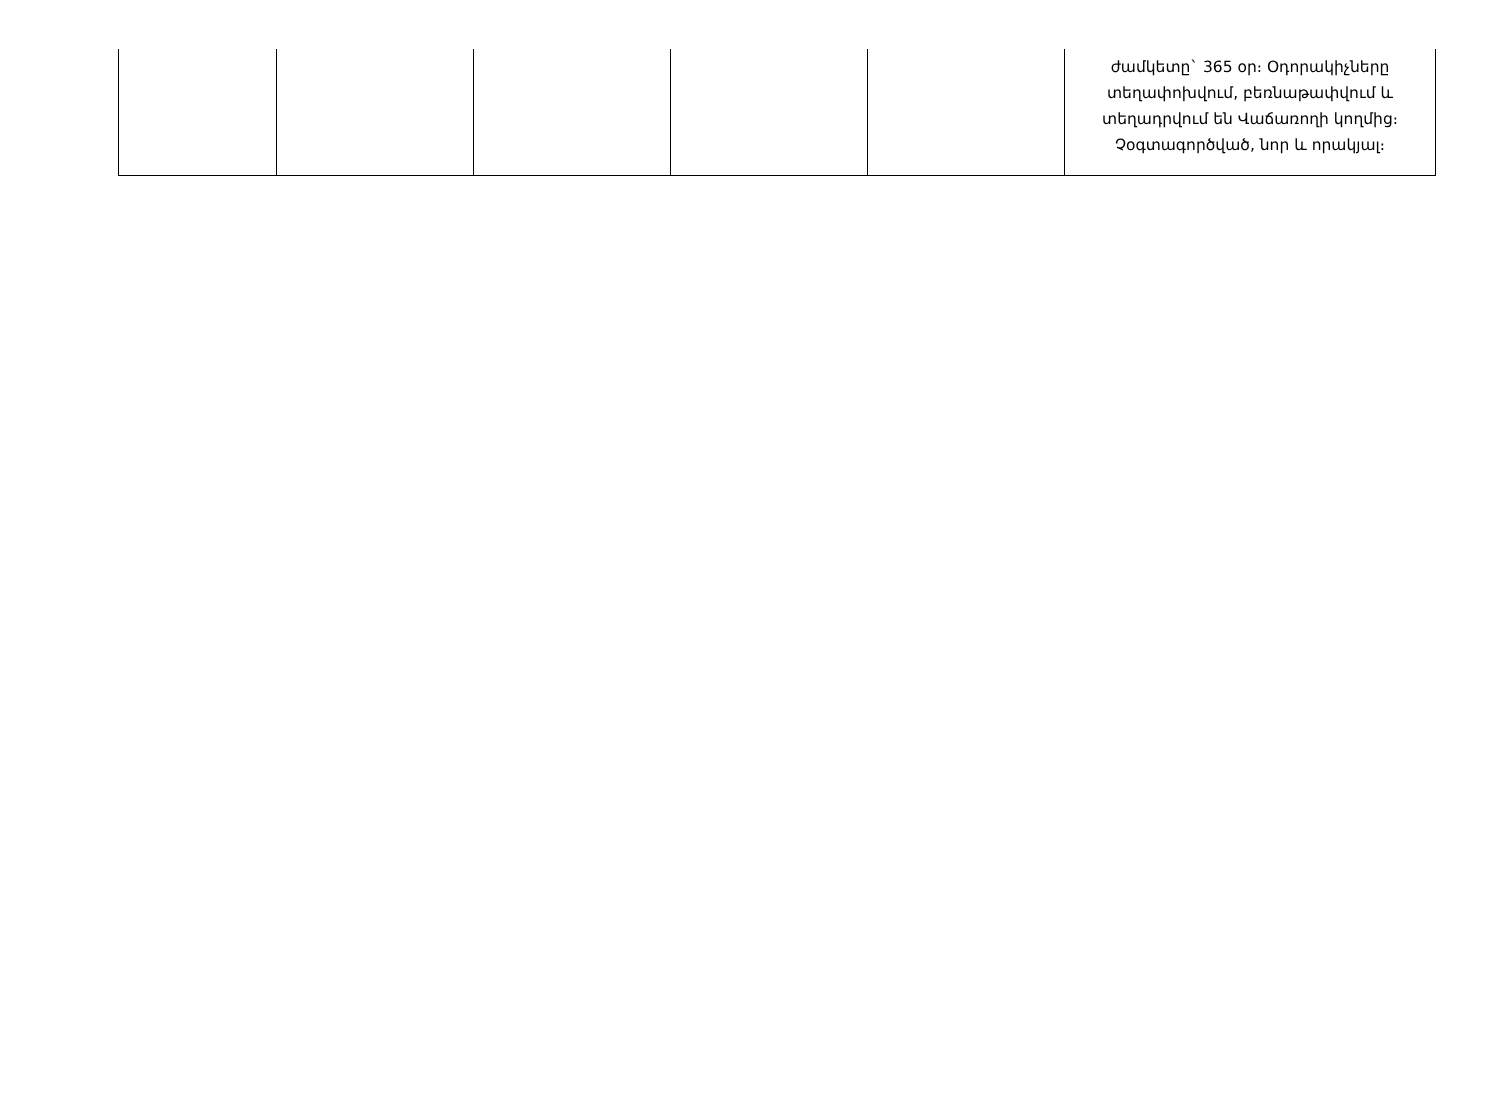| | | | | | ժամկետը` 365 օր։ Օդորակիչները տեղափոխվում, բեռնաթափվում և տեղադրվում են Վաճառողի կողմից։ Չօգտագործված, նոր և որակյալ։ |